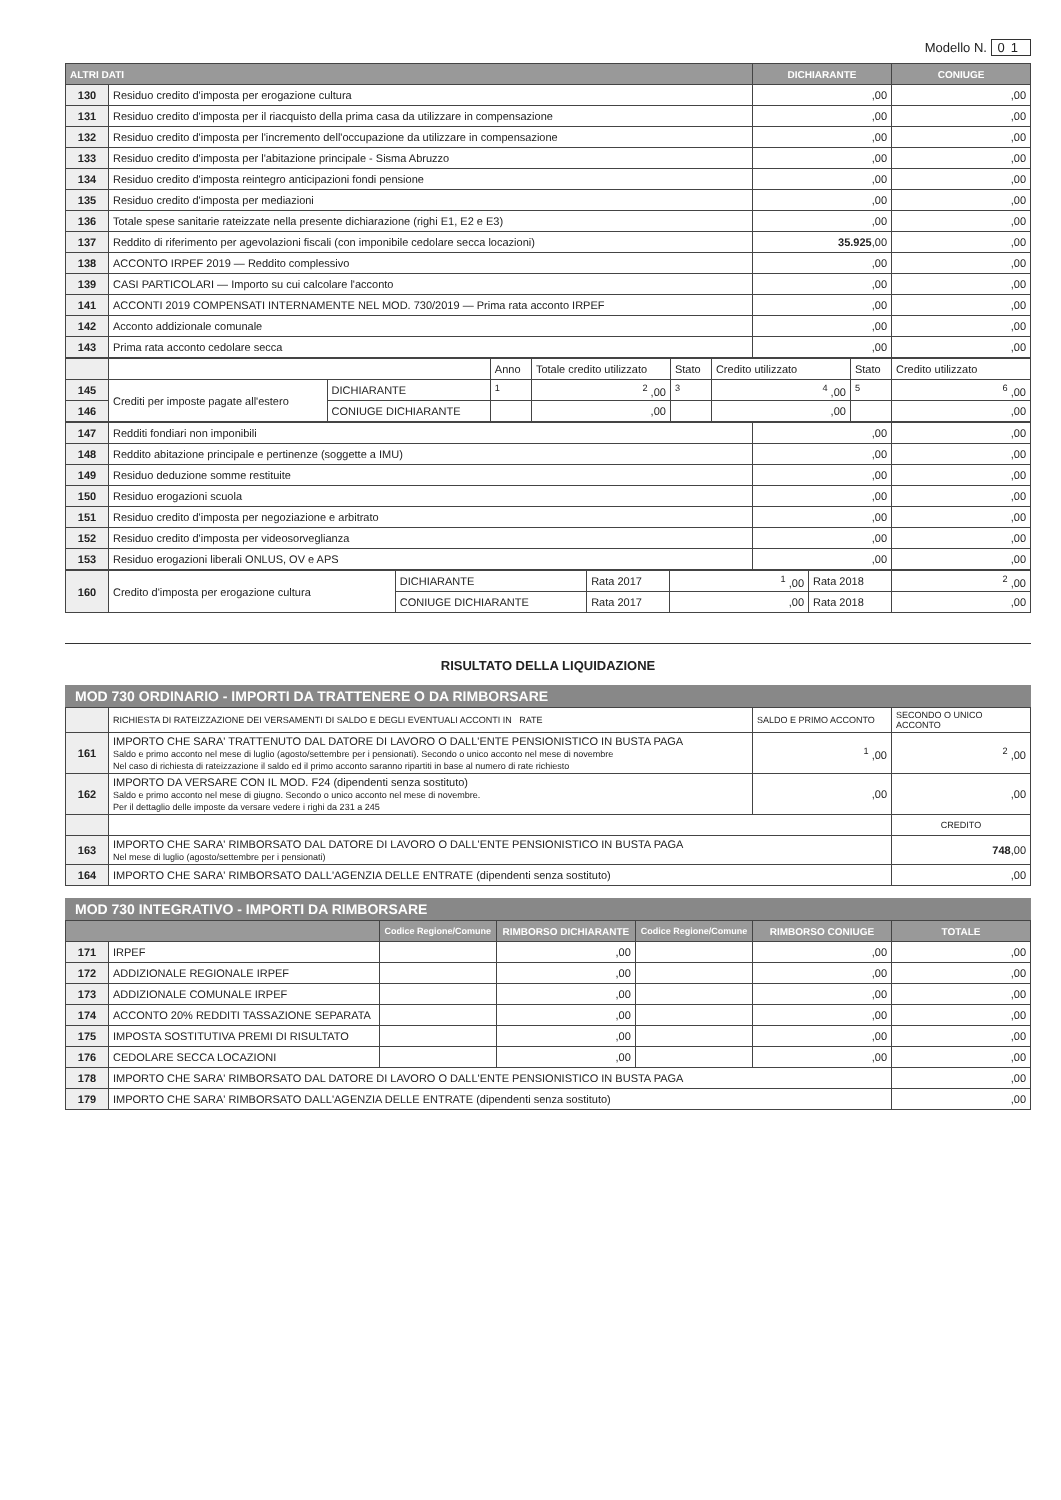Modello N. 01
| ALTRI DATI | | DICHIARANTE | CONIUGE |
| --- | --- | --- | --- |
| 130 | Residuo credito d'imposta per erogazione cultura | ,00 | ,00 |
| 131 | Residuo credito d'imposta per il riacquisto della prima casa da utilizzare in compensazione | ,00 | ,00 |
| 132 | Residuo credito d'imposta per l'incremento dell'occupazione da utilizzare in compensazione | ,00 | ,00 |
| 133 | Residuo credito d'imposta per l'abitazione principale - Sisma Abruzzo | ,00 | ,00 |
| 134 | Residuo credito d'imposta reintegro anticipazioni fondi pensione | ,00 | ,00 |
| 135 | Residuo credito d'imposta per mediazioni | ,00 | ,00 |
| 136 | Totale spese sanitarie rateizzate nella presente dichiarazione (righi E1, E2 e E3) | ,00 | ,00 |
| 137 | Reddito di riferimento per agevolazioni fiscali (con imponibile cedolare secca locazioni) | 35.925 ,00 | ,00 |
| 138 | ACCONTO IRPEF 2019 — Reddito complessivo | ,00 | ,00 |
| 139 | CASI PARTICOLARI — Importo su cui calcolare l'acconto | ,00 | ,00 |
| 141 | ACCONTI 2019 COMPENSATI INTERNAMENTE NEL MOD. 730/2019 — Prima rata acconto IRPEF | ,00 | ,00 |
| 142 | Acconto addizionale comunale | ,00 | ,00 |
| 143 | Prima rata acconto cedolare secca | ,00 | ,00 |
| | | | Anno | Totale credito utilizzato | Stato | Credito utilizzato | Stato | Credito utilizzato |
| 145 | Crediti per imposte pagate all'estero | DICHIARANTE | <sup>1</sup> | <sup>2</sup> ,00 | <sup>3</sup> | <sup>4</sup> ,00 | <sup>5</sup> | <sup>6</sup> ,00 |
| 146 | | CONIUGE DICHIARANTE | | ,00 | | ,00 | | ,00 |
| 147 | Redditi fondiari non imponibili | ,00 | ,00 |
| 148 | Reddito abitazione principale e pertinenze (soggette a IMU) | ,00 | ,00 |
| 149 | Residuo deduzione somme restituite | ,00 | ,00 |
| 150 | Residuo erogazioni scuola | ,00 | ,00 |
| 151 | Residuo credito d'imposta per negoziazione e arbitrato | ,00 | ,00 |
| 152 | Residuo credito d'imposta per videosorveglianza | ,00 | ,00 |
| 153 | Residuo erogazioni liberali ONLUS, OV e APS | ,00 | ,00 |
| 160 | Credito d'imposta per erogazione cultura | DICHIARANTE | Rata 2017 | <sup>1</sup> ,00 | Rata 2018 | <sup>2</sup> ,00 |
| | | CONIUGE DICHIARANTE | Rata 2017 | ,00 | Rata 2018 | ,00 |
RISULTATO DELLA LIQUIDAZIONE
MOD 730 ORDINARIO - IMPORTI DA TRATTENERE O DA RIMBORSARE
| | RICHIESTA DI RATEIZZAZIONE DEI VERSAMENTI DI SALDO E DEGLI EVENTUALI ACCONTI IN RATE | SALDO E PRIMO ACCONTO | SECONDO O UNICO ACCONTO |
| 161 | IMPORTO CHE SARA' TRATTENUTO DAL DATORE DI LAVORO O DALL'ENTE PENSIONISTICO IN BUSTA PAGA Saldo e primo acconto nel mese di luglio (agosto/settembre per i pensionati). Secondo o unico acconto nel mese di novembre Nel caso di richiesta di rateizzazione il saldo ed il primo acconto saranno ripartiti in base al numero di rate richiesto | <sup>1</sup> ,00 | <sup>2</sup> ,00 |
| 162 | IMPORTO DA VERSARE CON IL MOD. F24 (dipendenti senza sostituto) Saldo e primo acconto nel mese di giugno. Secondo o unico acconto nel mese di novembre. Per il dettaglio delle imposte da versare vedere i righi da 231 a 245 | ,00 | ,00 |
| | | | CREDITO |
| 163 | IMPORTO CHE SARA' RIMBORSATO DAL DATORE DI LAVORO O DALL'ENTE PENSIONISTICO IN BUSTA PAGA Nel mese di luglio (agosto/settembre per i pensionati) | | 748 ,00 |
| 164 | IMPORTO CHE SARA' RIMBORSATO DALL'AGENZIA DELLE ENTRATE (dipendenti senza sostituto) | | ,00 |
MOD 730 INTEGRATIVO - IMPORTI DA RIMBORSARE
| | | Codice Regione/Comune | RIMBORSO DICHIARANTE | Codice Regione/Comune | RIMBORSO CONIUGE | TOTALE |
| --- | --- | --- | --- | --- | --- | --- |
| 171 | IRPEF | | ,00 | | ,00 | ,00 |
| 172 | ADDIZIONALE REGIONALE IRPEF | | ,00 | | ,00 | ,00 |
| 173 | ADDIZIONALE COMUNALE IRPEF | | ,00 | | ,00 | ,00 |
| 174 | ACCONTO 20% REDDITI TASSAZIONE SEPARATA | | ,00 | | ,00 | ,00 |
| 175 | IMPOSTA SOSTITUTIVA PREMI DI RISULTATO | | ,00 | | ,00 | ,00 |
| 176 | CEDOLARE SECCA LOCAZIONI | | ,00 | | ,00 | ,00 |
| 178 | IMPORTO CHE SARA' RIMBORSATO DAL DATORE DI LAVORO O DALL'ENTE PENSIONISTICO IN BUSTA PAGA | | | | | ,00 |
| 179 | IMPORTO CHE SARA' RIMBORSATO DALL'AGENZIA DELLE ENTRATE (dipendenti senza sostituto) | | | | | ,00 |